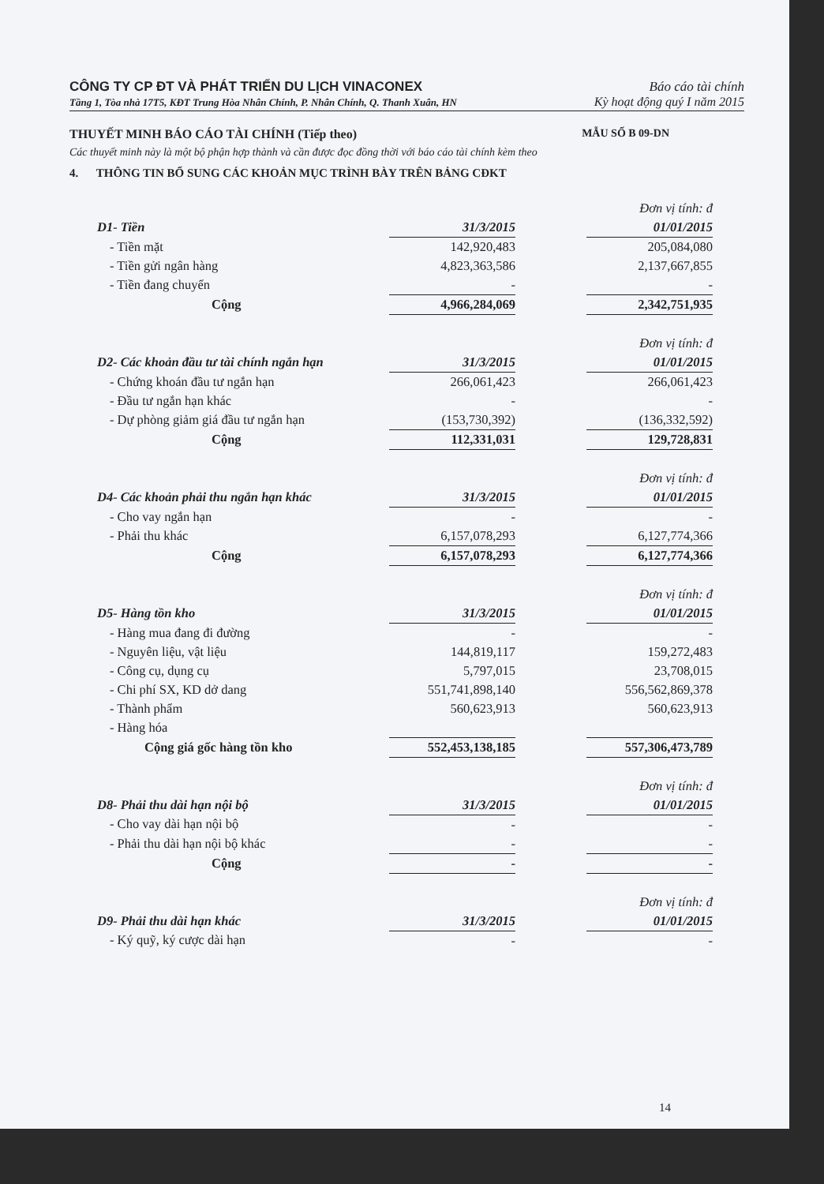CÔNG TY CP ĐT VÀ PHÁT TRIỂN DU LỊCH VINACONEX Báo cáo tài chính
Tầng 1, Tòa nhà 17T5, KĐT Trung Hòa Nhân Chính, P. Nhân Chính, Q. Thanh Xuân, HN Kỳ hoạt động quý I năm 2015
THUYẾT MINH BÁO CÁO TÀI CHÍNH (Tiếp theo) MẪU SỐ B 09-DN
Các thuyết minh này là một bộ phận hợp thành và cần được đọc đồng thời với báo cáo tài chính kèm theo
4. THÔNG TIN BỔ SUNG CÁC KHOẢN MỤC TRÌNH BÀY TRÊN BẢNG CĐKT
| Đơn vị tính: đ | | | |
| D1- Tiền | 31/3/2015 | | 01/01/2015 |
| - Tiền mặt | 142,920,483 | | 205,084,080 |
| - Tiền gửi ngân hàng | 4,823,363,586 | | 2,137,667,855 |
| - Tiền đang chuyển | - | | - |
| Cộng | 4,966,284,069 | | 2,342,751,935 |
| Đơn vị tính: đ | | | |
| D2- Các khoản đầu tư tài chính ngắn hạn | 31/3/2015 | | 01/01/2015 |
| - Chứng khoán đầu tư ngắn hạn | 266,061,423 | | 266,061,423 |
| - Đầu tư ngắn hạn khác | - | | - |
| - Dự phòng giảm giá đầu tư ngắn hạn | (153,730,392) | | (136,332,592) |
| Cộng | 112,331,031 | | 129,728,831 |
| Đơn vị tính: đ | | | |
| D4- Các khoản phải thu ngắn hạn khác | 31/3/2015 | | 01/01/2015 |
| - Cho vay ngắn hạn | - | | - |
| - Phải thu khác | 6,157,078,293 | | 6,127,774,366 |
| Cộng | 6,157,078,293 | | 6,127,774,366 |
| Đơn vị tính: đ | | | |
| D5- Hàng tồn kho | 31/3/2015 | | 01/01/2015 |
| - Hàng mua đang đi đường | - | | - |
| - Nguyên liệu, vật liệu | 144,819,117 | | 159,272,483 |
| - Công cụ, dụng cụ | 5,797,015 | | 23,708,015 |
| - Chi phí SX, KD dở dang | 551,741,898,140 | | 556,562,869,378 |
| - Thành phẩm | 560,623,913 | | 560,623,913 |
| - Hàng hóa | | | |
| Cộng giá gốc hàng tồn kho | 552,453,138,185 | | 557,306,473,789 |
| Đơn vị tính: đ | | | |
| D8- Phải thu dài hạn nội bộ | 31/3/2015 | | 01/01/2015 |
| - Cho vay dài hạn nội bộ | - | | - |
| - Phải thu dài hạn nội bộ khác | - | | - |
| Cộng | - | | - |
| Đơn vị tính: đ | | | |
| D9- Phải thu dài hạn khác | 31/3/2015 | | 01/01/2015 |
| - Ký quỹ, ký cược dài hạn | - | | - |
14